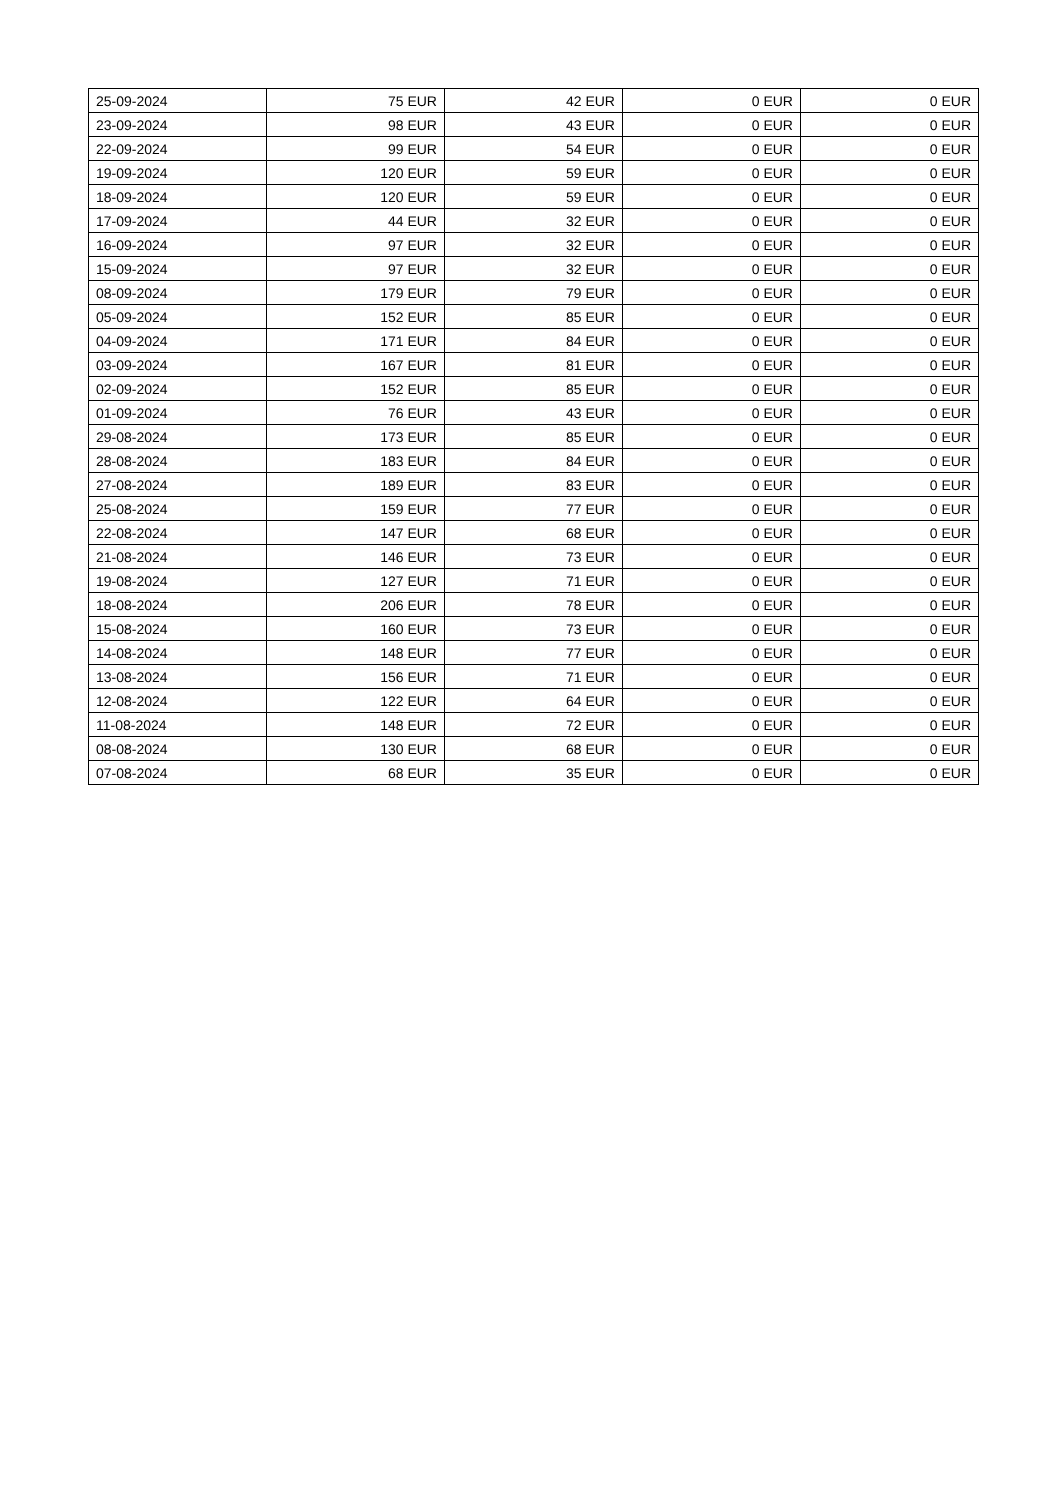| 25-09-2024 | 75 EUR | 42 EUR | 0 EUR | 0 EUR |
| 23-09-2024 | 98 EUR | 43 EUR | 0 EUR | 0 EUR |
| 22-09-2024 | 99 EUR | 54 EUR | 0 EUR | 0 EUR |
| 19-09-2024 | 120 EUR | 59 EUR | 0 EUR | 0 EUR |
| 18-09-2024 | 120 EUR | 59 EUR | 0 EUR | 0 EUR |
| 17-09-2024 | 44 EUR | 32 EUR | 0 EUR | 0 EUR |
| 16-09-2024 | 97 EUR | 32 EUR | 0 EUR | 0 EUR |
| 15-09-2024 | 97 EUR | 32 EUR | 0 EUR | 0 EUR |
| 08-09-2024 | 179 EUR | 79 EUR | 0 EUR | 0 EUR |
| 05-09-2024 | 152 EUR | 85 EUR | 0 EUR | 0 EUR |
| 04-09-2024 | 171 EUR | 84 EUR | 0 EUR | 0 EUR |
| 03-09-2024 | 167 EUR | 81 EUR | 0 EUR | 0 EUR |
| 02-09-2024 | 152 EUR | 85 EUR | 0 EUR | 0 EUR |
| 01-09-2024 | 76 EUR | 43 EUR | 0 EUR | 0 EUR |
| 29-08-2024 | 173 EUR | 85 EUR | 0 EUR | 0 EUR |
| 28-08-2024 | 183 EUR | 84 EUR | 0 EUR | 0 EUR |
| 27-08-2024 | 189 EUR | 83 EUR | 0 EUR | 0 EUR |
| 25-08-2024 | 159 EUR | 77 EUR | 0 EUR | 0 EUR |
| 22-08-2024 | 147 EUR | 68 EUR | 0 EUR | 0 EUR |
| 21-08-2024 | 146 EUR | 73 EUR | 0 EUR | 0 EUR |
| 19-08-2024 | 127 EUR | 71 EUR | 0 EUR | 0 EUR |
| 18-08-2024 | 206 EUR | 78 EUR | 0 EUR | 0 EUR |
| 15-08-2024 | 160 EUR | 73 EUR | 0 EUR | 0 EUR |
| 14-08-2024 | 148 EUR | 77 EUR | 0 EUR | 0 EUR |
| 13-08-2024 | 156 EUR | 71 EUR | 0 EUR | 0 EUR |
| 12-08-2024 | 122 EUR | 64 EUR | 0 EUR | 0 EUR |
| 11-08-2024 | 148 EUR | 72 EUR | 0 EUR | 0 EUR |
| 08-08-2024 | 130 EUR | 68 EUR | 0 EUR | 0 EUR |
| 07-08-2024 | 68 EUR | 35 EUR | 0 EUR | 0 EUR |